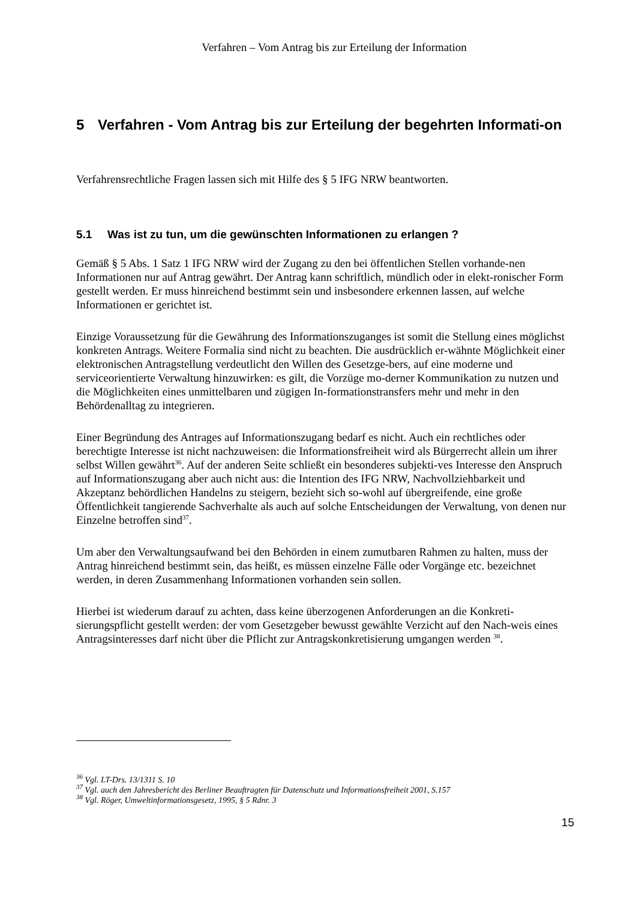Verfahren – Vom Antrag bis zur Erteilung der Information
5 Verfahren - Vom Antrag bis zur Erteilung der begehrten Informati-on
Verfahrensrechtliche Fragen lassen sich mit Hilfe des § 5 IFG NRW beantworten.
5.1 Was ist zu tun, um die gewünschten Informationen zu erlangen ?
Gemäß § 5 Abs. 1 Satz 1 IFG NRW wird der Zugang zu den bei öffentlichen Stellen vorhande-nen Informationen nur auf Antrag gewährt. Der Antrag kann schriftlich, mündlich oder in elekt-ronischer Form gestellt werden. Er muss hinreichend bestimmt sein und insbesondere erkennen lassen, auf welche Informationen er gerichtet ist.
Einzige Voraussetzung für die Gewährung des Informationszuganges ist somit die Stellung eines möglichst konkreten Antrags. Weitere Formalia sind nicht zu beachten. Die ausdrücklich er-wähnte Möglichkeit einer elektronischen Antragstellung verdeutlicht den Willen des Gesetzge-bers, auf eine moderne und serviceorientierte Verwaltung hinzuwirken: es gilt, die Vorzüge mo-derner Kommunikation zu nutzen und die Möglichkeiten eines unmittelbaren und zügigen In-formationstransfers mehr und mehr in den Behördenalltag zu integrieren.
Einer Begründung des Antrages auf Informationszugang bedarf es nicht. Auch ein rechtliches oder berechtigte Interesse ist nicht nachzuweisen: die Informationsfreiheit wird als Bürgerrecht allein um ihrer selbst Willen gewährt<sup>36</sup>. Auf der anderen Seite schließt ein besonderes subjekti-ves Interesse den Anspruch auf Informationszugang aber auch nicht aus: die Intention des IFG NRW, Nachvollziehbarkeit und Akzeptanz behördlichen Handelns zu steigern, bezieht sich so-wohl auf übergreifende, eine große Öffentlichkeit tangierende Sachverhalte als auch auf solche Entscheidungen der Verwaltung, von denen nur Einzelne betroffen sind<sup>37</sup>.
Um aber den Verwaltungsaufwand bei den Behörden in einem zumutbaren Rahmen zu halten, muss der Antrag hinreichend bestimmt sein, das heißt, es müssen einzelne Fälle oder Vorgänge etc. bezeichnet werden, in deren Zusammenhang Informationen vorhanden sein sollen.
Hierbei ist wiederum darauf zu achten, dass keine überzogenen Anforderungen an die Konkreti-sierungspflicht gestellt werden: der vom Gesetzgeber bewusst gewählte Verzicht auf den Nach-weis eines Antragsinteresses darf nicht über die Pflicht zur Antragskonkretisierung umgangen werden <sup>38</sup>.
<sup>36</sup> Vgl. LT-Drs. 13/1311 S. 10
<sup>37</sup> Vgl. auch den Jahresbericht des Berliner Beauftragten für Datenschutz und Informationsfreiheit 2001, S.157
<sup>38</sup> Vgl. Röger, Umweltinformationsgesetz, 1995, § 5 Rdnr. 3
15